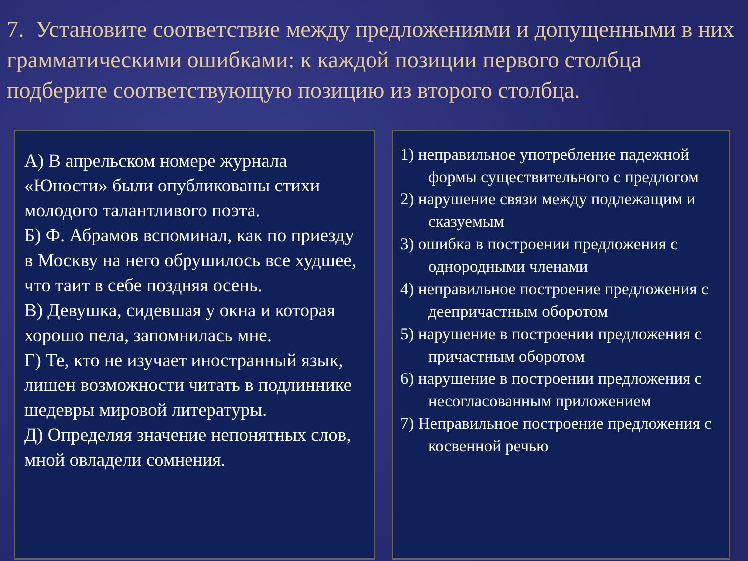7. Установите соответствие между предложениями и допущенными в них грамматическими ошибками: к каждой позиции первого столбца подберите соответствующую позицию из второго столбца.
А) В апрельском номере журнала «Юности» были опубликованы стихи молодого талантливого поэта.
Б) Ф. Абрамов вспоминал, как по приезду в Москву на него обрушилось все худшее, что таит в себе поздняя осень.
В) Девушка, сидевшая у окна и которая хорошо пела, запомнилась мне.
Г) Те, кто не изучает иностранный язык, лишен возможности читать в подлиннике шедевры мировой литературы.
Д) Определяя значение непонятных слов, мной овладели сомнения.
1) неправильное употребление падежной формы существительного с предлогом
2) нарушение связи между подлежащим и сказуемым
3) ошибка в построении предложения с однородными членами
4) неправильное построение предложения с деепричастным оборотом
5) нарушение в построении предложения с причастным оборотом
6) нарушение в построении предложения с несогласованным приложением
7) Неправильное построение предложения с косвенной речью